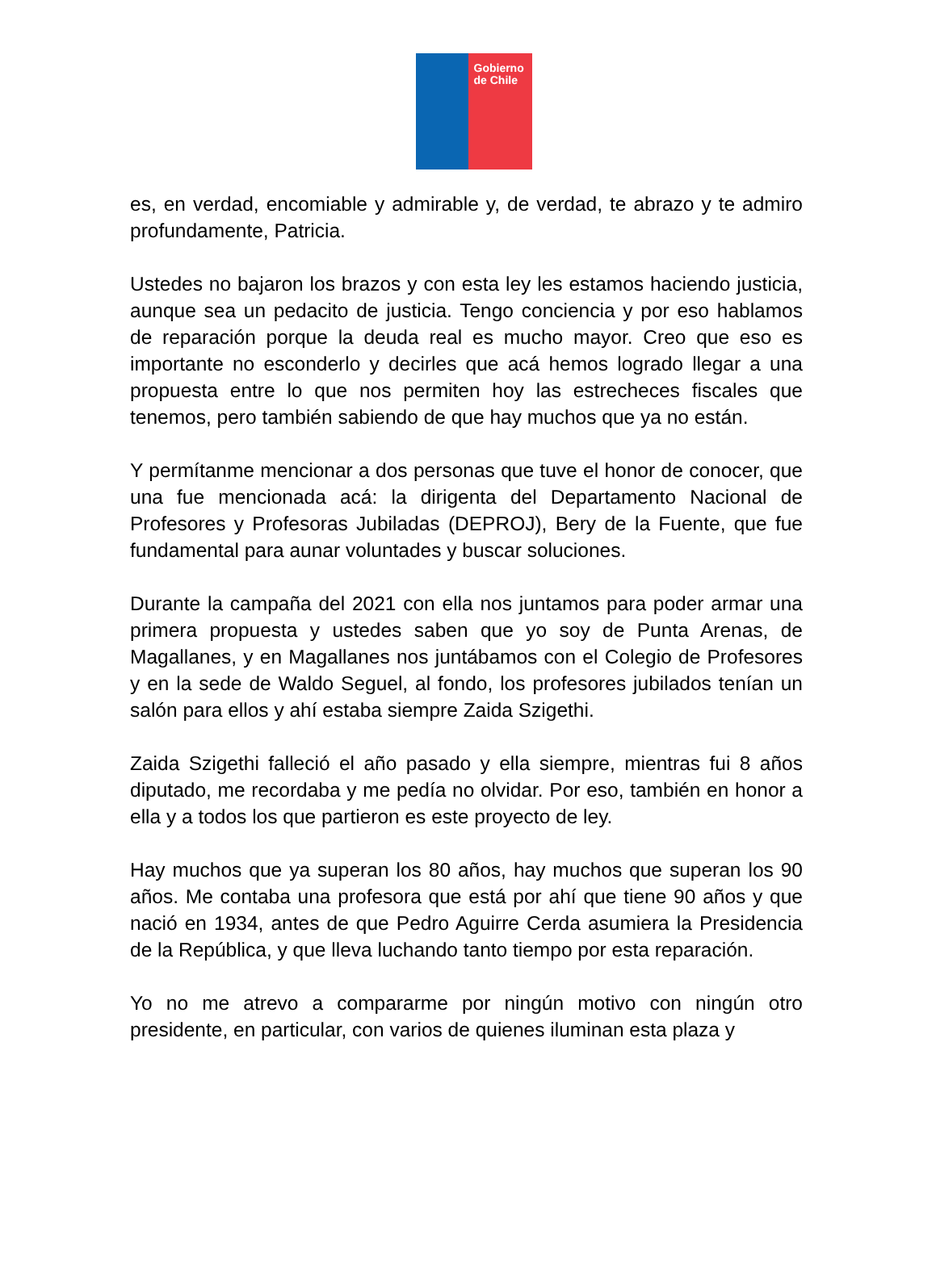Gobierno de Chile
es, en verdad, encomiable y admirable y, de verdad, te abrazo y te admiro profundamente, Patricia.
Ustedes no bajaron los brazos y con esta ley les estamos haciendo justicia, aunque sea un pedacito de justicia. Tengo conciencia y por eso hablamos de reparación porque la deuda real es mucho mayor. Creo que eso es importante no esconderlo y decirles que acá hemos logrado llegar a una propuesta entre lo que nos permiten hoy las estrecheces fiscales que tenemos, pero también sabiendo de que hay muchos que ya no están.
Y permítanme mencionar a dos personas que tuve el honor de conocer, que una fue mencionada acá: la dirigenta del Departamento Nacional de Profesores y Profesoras Jubiladas (DEPROJ), Bery de la Fuente, que fue fundamental para aunar voluntades y buscar soluciones.
Durante la campaña del 2021 con ella nos juntamos para poder armar una primera propuesta y ustedes saben que yo soy de Punta Arenas, de Magallanes, y en Magallanes nos juntábamos con el Colegio de Profesores y en la sede de Waldo Seguel, al fondo, los profesores jubilados tenían un salón para ellos y ahí estaba siempre Zaida Szigethi.
Zaida Szigethi falleció el año pasado y ella siempre, mientras fui 8 años diputado, me recordaba y me pedía no olvidar. Por eso, también en honor a ella y a todos los que partieron es este proyecto de ley.
Hay muchos que ya superan los 80 años, hay muchos que superan los 90 años. Me contaba una profesora que está por ahí que tiene 90 años y que nació en 1934, antes de que Pedro Aguirre Cerda asumiera la Presidencia de la República, y que lleva luchando tanto tiempo por esta reparación.
Yo no me atrevo a compararme por ningún motivo con ningún otro presidente, en particular, con varios de quienes iluminan esta plaza y